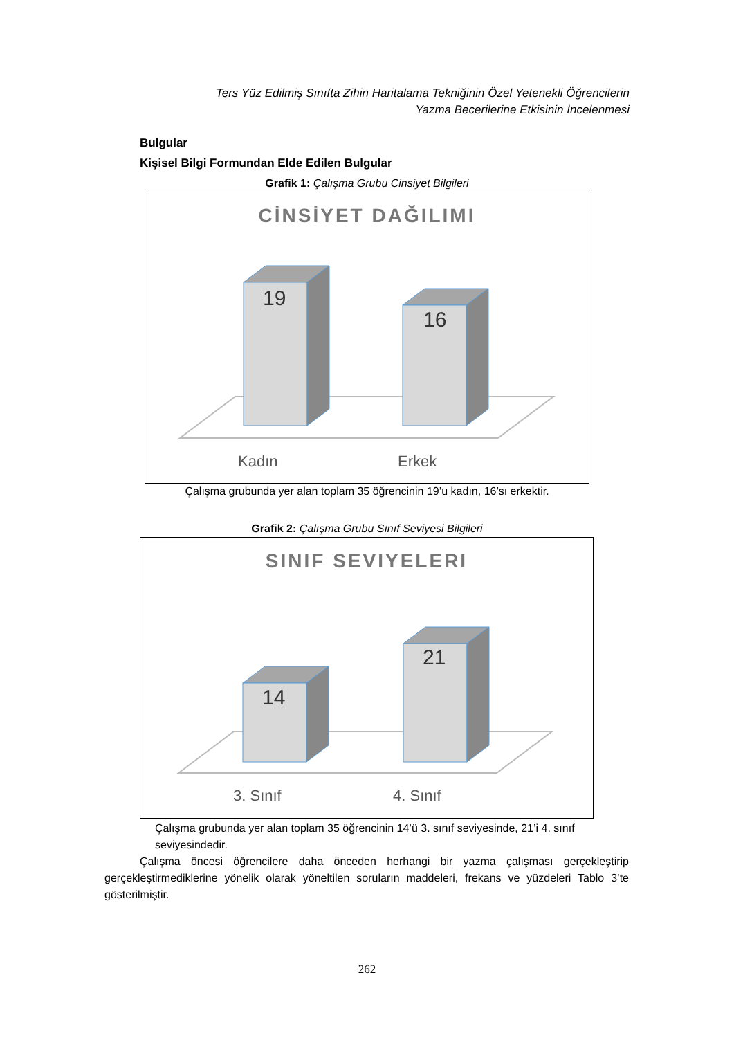Ters Yüz Edilmiş Sınıfta Zihin Haritalama Tekniğinin Özel Yetenekli Öğrencilerin Yazma Becerilerine Etkisinin İncelenmesi
Bulgular
Kişisel Bilgi Formundan Elde Edilen Bulgular
Grafik 1: Çalışma Grubu Cinsiyet Bilgileri
CİNSİYET DAĞILIMI
19
16
Kadın Erkek
Çalışma grubunda yer alan toplam 35 öğrencinin 19’u kadın, 16’sı erkektir.
Grafik 2: Çalışma Grubu Sınıf Seviyesi Bilgileri
SINIF SEVIYELERI
14
21
3. Sınıf 4. Sınıf
Çalışma grubunda yer alan toplam 35 öğrencinin 14’ü 3. sınıf seviyesinde, 21’i 4. sınıf seviyesindedir.
Çalışma öncesi öğrencilere daha önceden herhangi bir yazma çalışması gerçekleştirip gerçekleştirmediklerine yönelik olarak yöneltilen soruların maddeleri, frekans ve yüzdeleri Tablo 3’te gösterilmiştir.
262